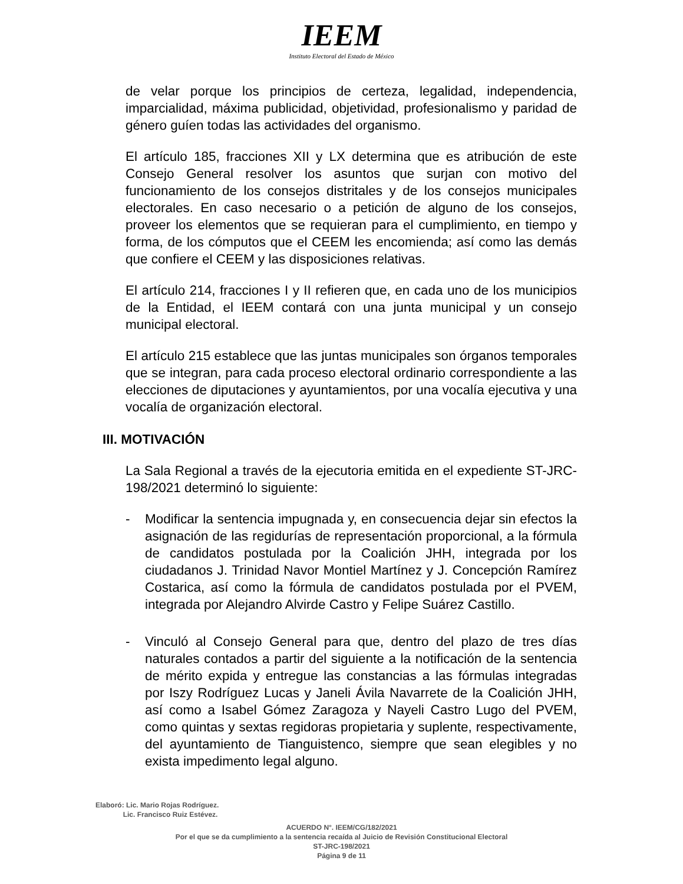IEEM
Instituto Electoral del Estado de México
de velar porque los principios de certeza, legalidad, independencia, imparcialidad, máxima publicidad, objetividad, profesionalismo y paridad de género guíen todas las actividades del organismo.
El artículo 185, fracciones XII y LX determina que es atribución de este Consejo General resolver los asuntos que surjan con motivo del funcionamiento de los consejos distritales y de los consejos municipales electorales. En caso necesario o a petición de alguno de los consejos, proveer los elementos que se requieran para el cumplimiento, en tiempo y forma, de los cómputos que el CEEM les encomienda; así como las demás que confiere el CEEM y las disposiciones relativas.
El artículo 214, fracciones I y II refieren que, en cada uno de los municipios de la Entidad, el IEEM contará con una junta municipal y un consejo municipal electoral.
El artículo 215 establece que las juntas municipales son órganos temporales que se integran, para cada proceso electoral ordinario correspondiente a las elecciones de diputaciones y ayuntamientos, por una vocalía ejecutiva y una vocalía de organización electoral.
III. MOTIVACIÓN
La Sala Regional a través de la ejecutoria emitida en el expediente ST-JRC-198/2021 determinó lo siguiente:
- Modificar la sentencia impugnada y, en consecuencia dejar sin efectos la asignación de las regidurías de representación proporcional, a la fórmula de candidatos postulada por la Coalición JHH, integrada por los ciudadanos J. Trinidad Navor Montiel Martínez y J. Concepción Ramírez Costarica, así como la fórmula de candidatos postulada por el PVEM, integrada por Alejandro Alvirde Castro y Felipe Suárez Castillo.
- Vinculó al Consejo General para que, dentro del plazo de tres días naturales contados a partir del siguiente a la notificación de la sentencia de mérito expida y entregue las constancias a las fórmulas integradas por Iszy Rodríguez Lucas y Janeli Ávila Navarrete de la Coalición JHH, así como a Isabel Gómez Zaragoza y Nayeli Castro Lugo del PVEM, como quintas y sextas regidoras propietaria y suplente, respectivamente, del ayuntamiento de Tianguistenco, siempre que sean elegibles y no exista impedimento legal alguno.
Elaboró: Lic. Mario Rojas Rodríguez.
Lic. Francisco Ruiz Estévez.
ACUERDO N°. IEEM/CG/182/2021
Por el que se da cumplimiento a la sentencia recaída al Juicio de Revisión Constitucional Electoral
ST-JRC-198/2021
Página 9 de 11